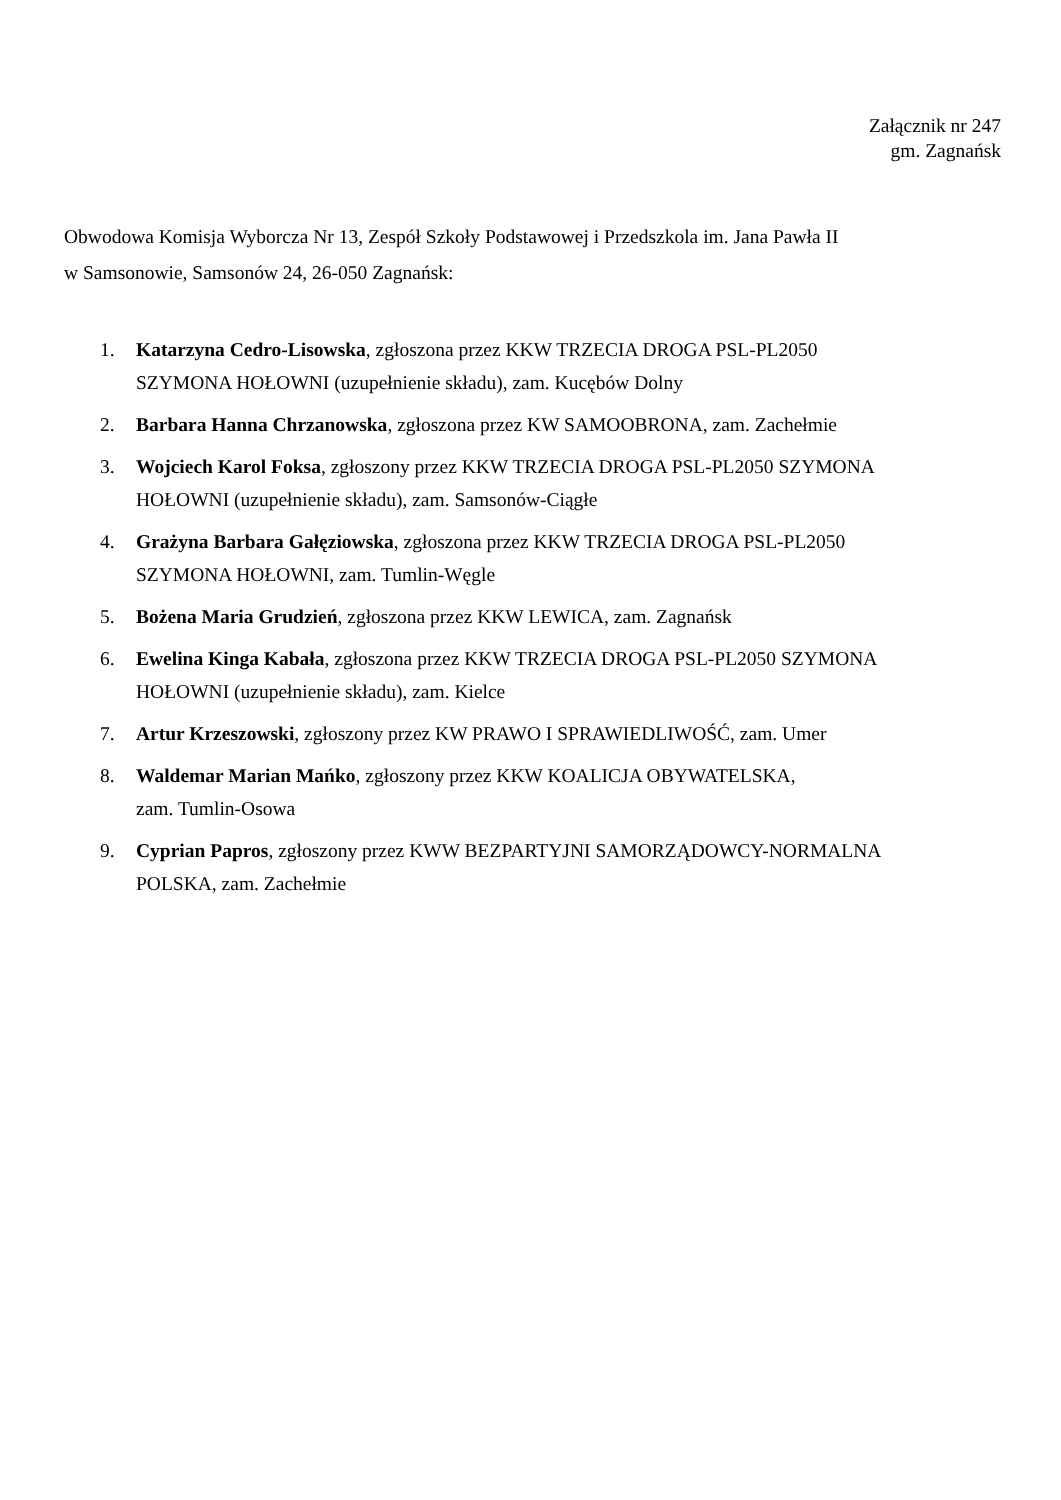Załącznik nr 247
gm. Zagnańsk
Obwodowa Komisja Wyborcza Nr 13, Zespół Szkoły Podstawowej i Przedszkola im. Jana Pawła II
w Samsonowie, Samsonów 24, 26-050 Zagnańsk:
1. Katarzyna Cedro-Lisowska, zgłoszona przez KKW TRZECIA DROGA PSL-PL2050
SZYMONA HOŁOWNI (uzupełnienie składu), zam. Kucębów Dolny
2. Barbara Hanna Chrzanowska, zgłoszona przez KW SAMOOBRONA, zam. Zachełmie
3. Wojciech Karol Foksa, zgłoszony przez KKW TRZECIA DROGA PSL-PL2050 SZYMONA
HOŁOWNI (uzupełnienie składu), zam. Samsonów-Ciągłe
4. Grażyna Barbara Gałęziowska, zgłoszona przez KKW TRZECIA DROGA PSL-PL2050
SZYMONA HOŁOWNI, zam. Tumlin-Węgle
5. Bożena Maria Grudzień, zgłoszona przez KKW LEWICA, zam. Zagnańsk
6. Ewelina Kinga Kabała, zgłoszona przez KKW TRZECIA DROGA PSL-PL2050 SZYMONA
HOŁOWNI (uzupełnienie składu), zam. Kielce
7. Artur Krzeszowski, zgłoszony przez KW PRAWO I SPRAWIEDLIWOŚĆ, zam. Umer
8. Waldemar Marian Mańko, zgłoszony przez KKW KOALICJA OBYWATELSKA,
zam. Tumlin-Osowa
9. Cyprian Papros, zgłoszony przez KWW BEZPARTYJNI SAMORZĄDOWCY-NORMALNA
POLSKA, zam. Zachełmie